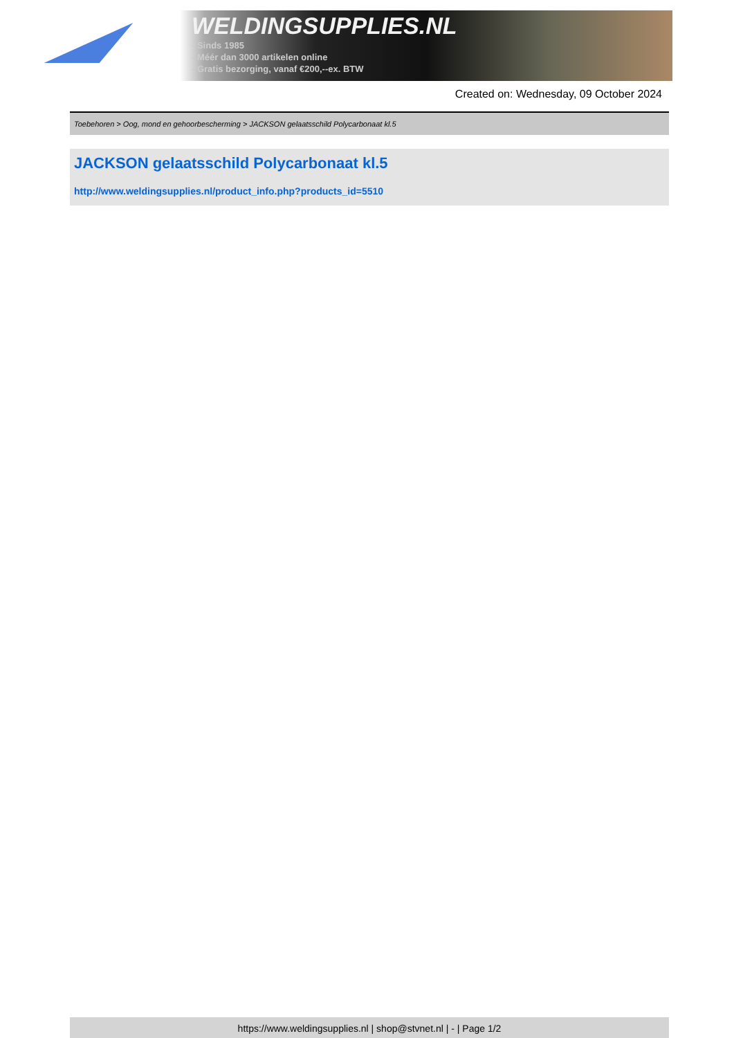WELDINGSUPPLIES.NL
- Sinds 1985
- Méér dan 3000 artikelen online
- Gratis bezorging, vanaf €200,--ex. BTW
Created on: Wednesday, 09 October 2024
Toebehoren > Oog, mond en gehoorbescherming > JACKSON gelaatsschild Polycarbonaat kl.5
JACKSON gelaatsschild Polycarbonaat kl.5
http://www.weldingsupplies.nl/product_info.php?products_id=5510
https://www.weldingsupplies.nl | shop@stvnet.nl | - | Page 1/2